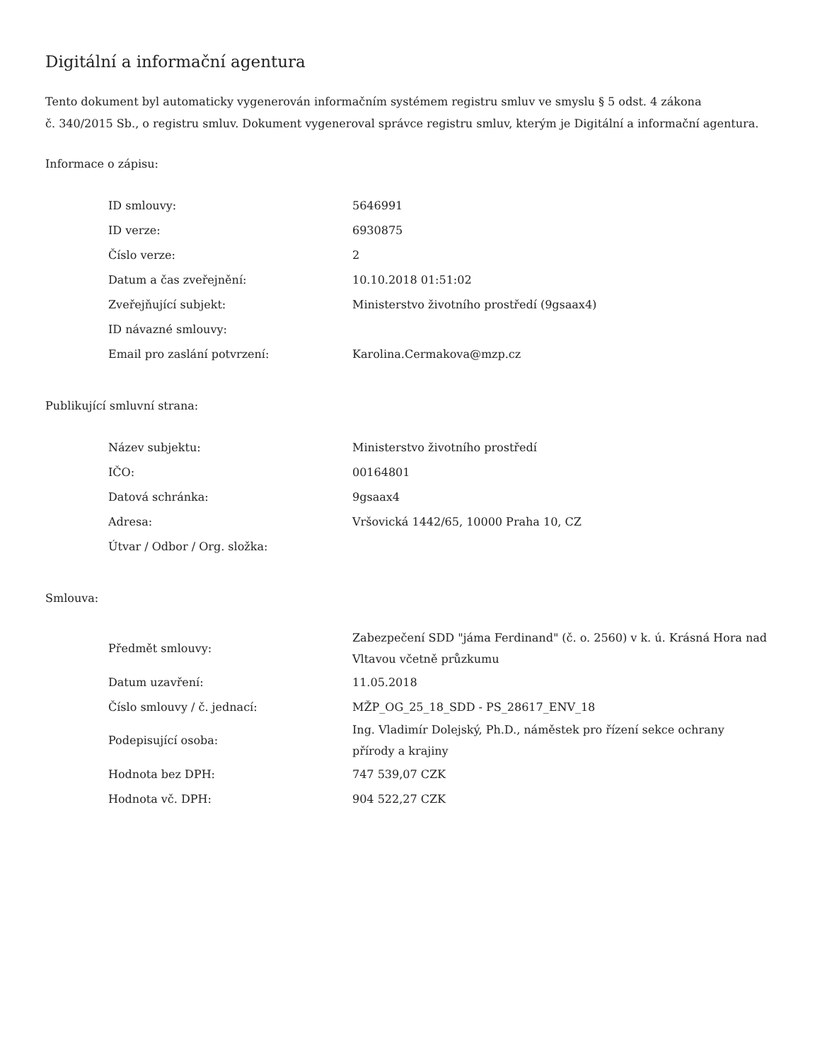Digitální a informační agentura
Tento dokument byl automaticky vygenerován informačním systémem registru smluv ve smyslu § 5 odst. 4 zákona
č. 340/2015 Sb., o registru smluv. Dokument vygeneroval správce registru smluv, kterým je Digitální a informační agentura.
Informace o zápisu:
| ID smlouvy: | 5646991 |
| ID verze: | 6930875 |
| Číslo verze: | 2 |
| Datum a čas zveřejnění: | 10.10.2018 01:51:02 |
| Zveřejňující subjekt: | Ministerstvo životního prostředí (9gsaax4) |
| ID návazné smlouvy: | |
| Email pro zaslání potvrzení: | Karolina.Cermakova@mzp.cz |
Publikující smluvní strana:
| Název subjektu: | Ministerstvo životního prostředí |
| IČO: | 00164801 |
| Datová schránka: | 9gsaax4 |
| Adresa: | Vršovická 1442/65, 10000 Praha 10, CZ |
| Útvar / Odbor / Org. složka: | |
Smlouva:
| Předmět smlouvy: | Zabezpečení SDD "jáma Ferdinand" (č. o. 2560) v k. ú. Krásná Hora nad Vltavou včetně průzkumu |
| Datum uzavření: | 11.05.2018 |
| Číslo smlouvy / č. jednací: | MŽP_OG_25_18_SDD - PS_28617_ENV_18 |
| Podepisující osoba: | Ing. Vladimír Dolejský, Ph.D., náměstek pro řízení sekce ochrany přírody a krajiny |
| Hodnota bez DPH: | 747 539,07 CZK |
| Hodnota vč. DPH: | 904 522,27 CZK |